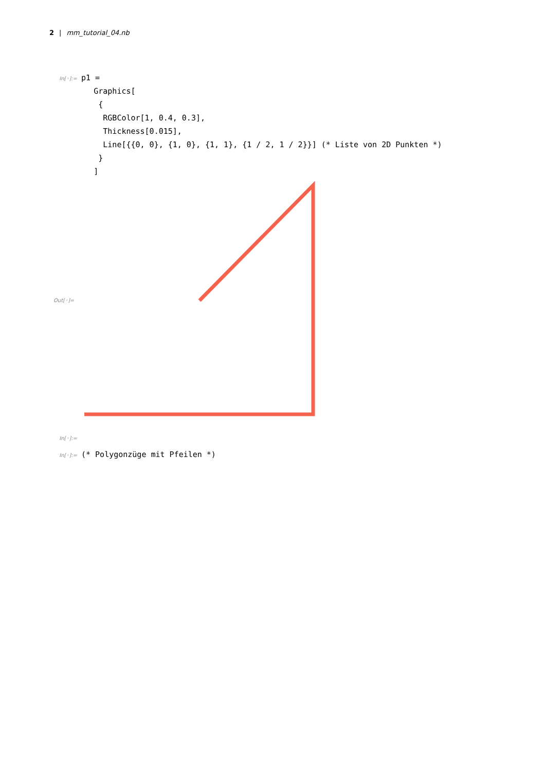2 | mm_tutorial_04.nb
In[◦]:= p1 = Graphics[ { RGBColor[1, 0.4, 0.3], Thickness[0.015], Line[{{0, 0}, {1, 0}, {1, 1}, {1 / 2, 1 / 2}}] (* Liste von 2D Punkten *) } ]
Out[◦]=
In[◦]:=
In[◦]:= (* Polygonzüge mit Pfeilen *)